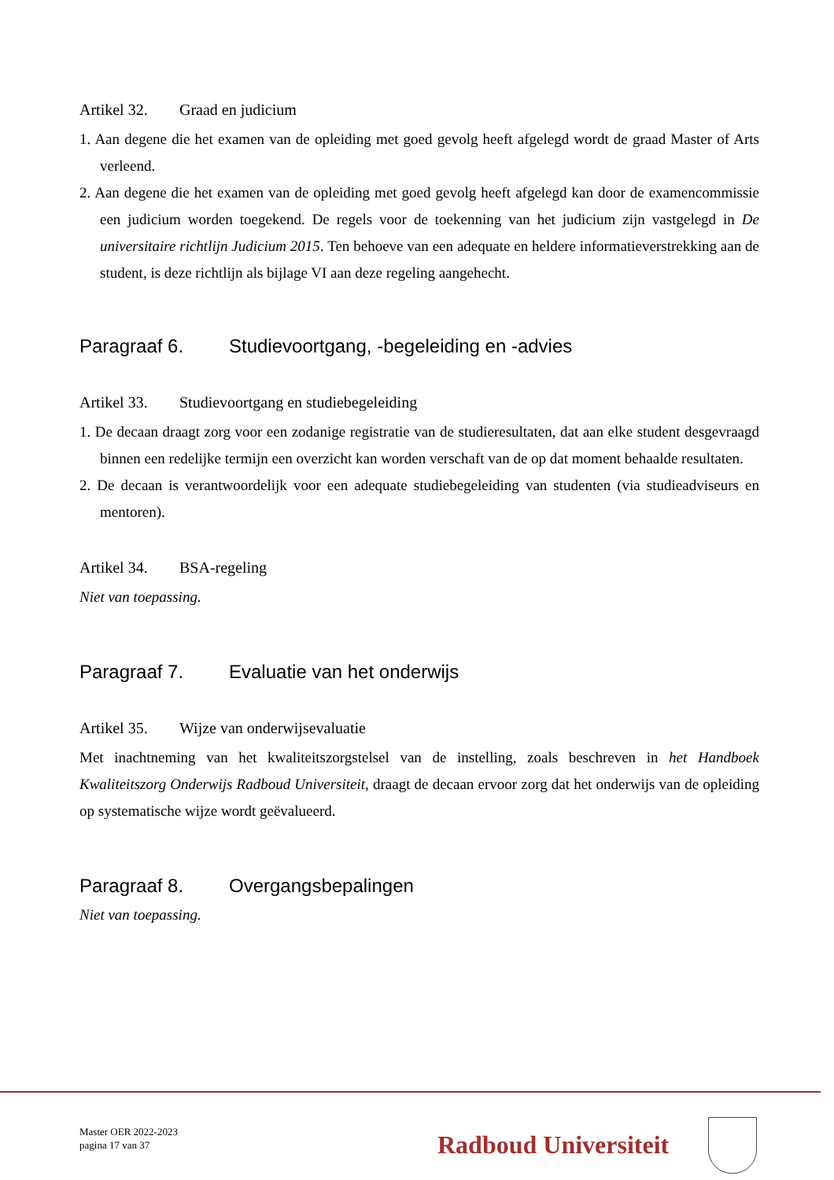Artikel 32. Graad en judicium
1. Aan degene die het examen van de opleiding met goed gevolg heeft afgelegd wordt de graad Master of Arts verleend.
2. Aan degene die het examen van de opleiding met goed gevolg heeft afgelegd kan door de examencommissie een judicium worden toegekend. De regels voor de toekenning van het judicium zijn vastgelegd in De universitaire richtlijn Judicium 2015. Ten behoeve van een adequate en heldere informatieverstrekking aan de student, is deze richtlijn als bijlage VI aan deze regeling aangehecht.
Paragraaf 6. Studievoortgang, -begeleiding en -advies
Artikel 33. Studievoortgang en studiebegeleiding
1. De decaan draagt zorg voor een zodanige registratie van de studieresultaten, dat aan elke student desgevraagd binnen een redelijke termijn een overzicht kan worden verschaft van de op dat moment behaalde resultaten.
2. De decaan is verantwoordelijk voor een adequate studiebegeleiding van studenten (via studieadviseurs en mentoren).
Artikel 34. BSA-regeling
Niet van toepassing.
Paragraaf 7. Evaluatie van het onderwijs
Artikel 35. Wijze van onderwijsevaluatie
Met inachtneming van het kwaliteitszorgstelsel van de instelling, zoals beschreven in het Handboek Kwaliteitszorg Onderwijs Radboud Universiteit, draagt de decaan ervoor zorg dat het onderwijs van de opleiding op systematische wijze wordt geëvalueerd.
Paragraaf 8. Overgangsbepalingen
Niet van toepassing.
Master OER 2022-2023
pagina 17 van 37
Radboud Universiteit